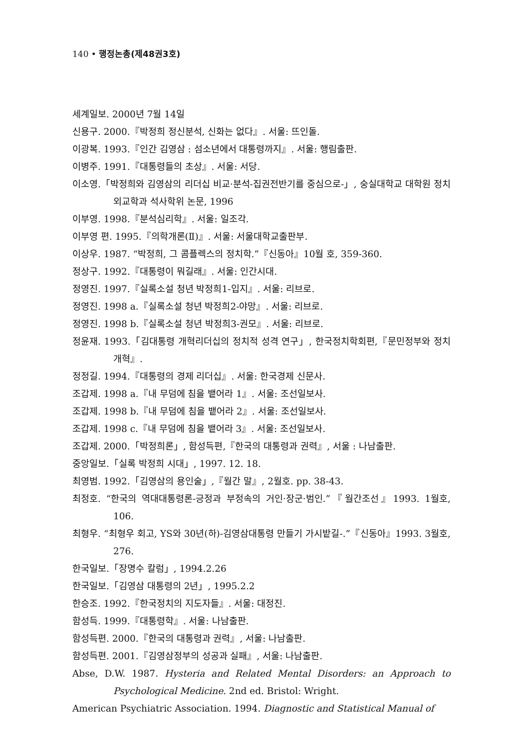140 • 행정논총(제48권3호)
세계일보. 2000년 7월 14일
신용구. 2000.『박정희 정신분석, 신화는 없다』. 서울: 뜨인돌.
이광복. 1993.『인간 김영삼 : 섬소년에서 대통령까지』. 서울: 행림출판.
이병주. 1991.『대통령들의 초상』. 서울: 서당.
이소영.「박정희와 김영삼의 리더십 비교·분석-집권전반기를 중심으로-」, 숭실대학교 대학원 정치외교학과 석사학위 논문, 1996
이부영. 1998.『분석심리학』. 서울: 일조각.
이부영 편. 1995.『의학개론(Ⅱ)』. 서울: 서울대학교출판부.
이상우. 1987. “박정희, 그 콤플렉스의 정치학.”『신동아』10월 호, 359-360.
정상구. 1992.『대통령이 뭐길래』. 서울: 인간시대.
정영진. 1997.『실록소설 청년 박정희1-입지』. 서울: 리브로.
정영진. 1998 a.『실록소설 청년 박정희2-야망』. 서울: 리브로.
정영진. 1998 b.『실록소설 청년 박정희3-권모』. 서울: 리브로.
정윤재. 1993.「김대통령 개혁리더십의 정치적 성격 연구」, 한국정치학회편,『문민정부와 정치개혁』.
정정길. 1994.『대통령의 경제 리더십』. 서울: 한국경제 신문사.
조갑제. 1998 a.『내 무덤에 침을 뱉어라 1』. 서울: 조선일보사.
조갑제. 1998 b.『내 무덤에 침을 뱉어라 2』. 서울: 조선일보사.
조갑제. 1998 c.『내 무덤에 침을 뱉어라 3』. 서울: 조선일보사.
조갑제. 2000.「박정희론」, 함성득편,『한국의 대통령과 권력』, 서울 : 나남출판.
중앙일보.「실록 박정희 시대」, 1997. 12. 18.
최영범. 1992.「김영삼의 용인술」,『월간 말』, 2월호. pp. 38-43.
최정호. “한국의 역대대통령론-긍정과 부정속의 거인·장군·범인.”『월간조선』1993. 1월호, 106.
최형우. “최형우 회고, YS와 30년(하)-김영삼대통령 만들기 가시밭길-.”『신동아』1993. 3월호, 276.
한국일보.「장명수 칼럼」, 1994.2.26
한국일보.「김영삼 대통령의 2년」, 1995.2.2
한승조. 1992.『한국정치의 지도자들』. 서울: 대정진.
함성득. 1999.『대통령학』. 서울: 나남출판.
함성득편. 2000.『한국의 대통령과 권력』, 서울: 나남출판.
함성득편. 2001.『김영삼정부의 성공과 실패』, 서울: 나남출판.
Abse, D.W. 1987. Hysteria and Related Mental Disorders: an Approach to Psychological Medicine. 2nd ed. Bristol: Wright.
American Psychiatric Association. 1994. Diagnostic and Statistical Manual of